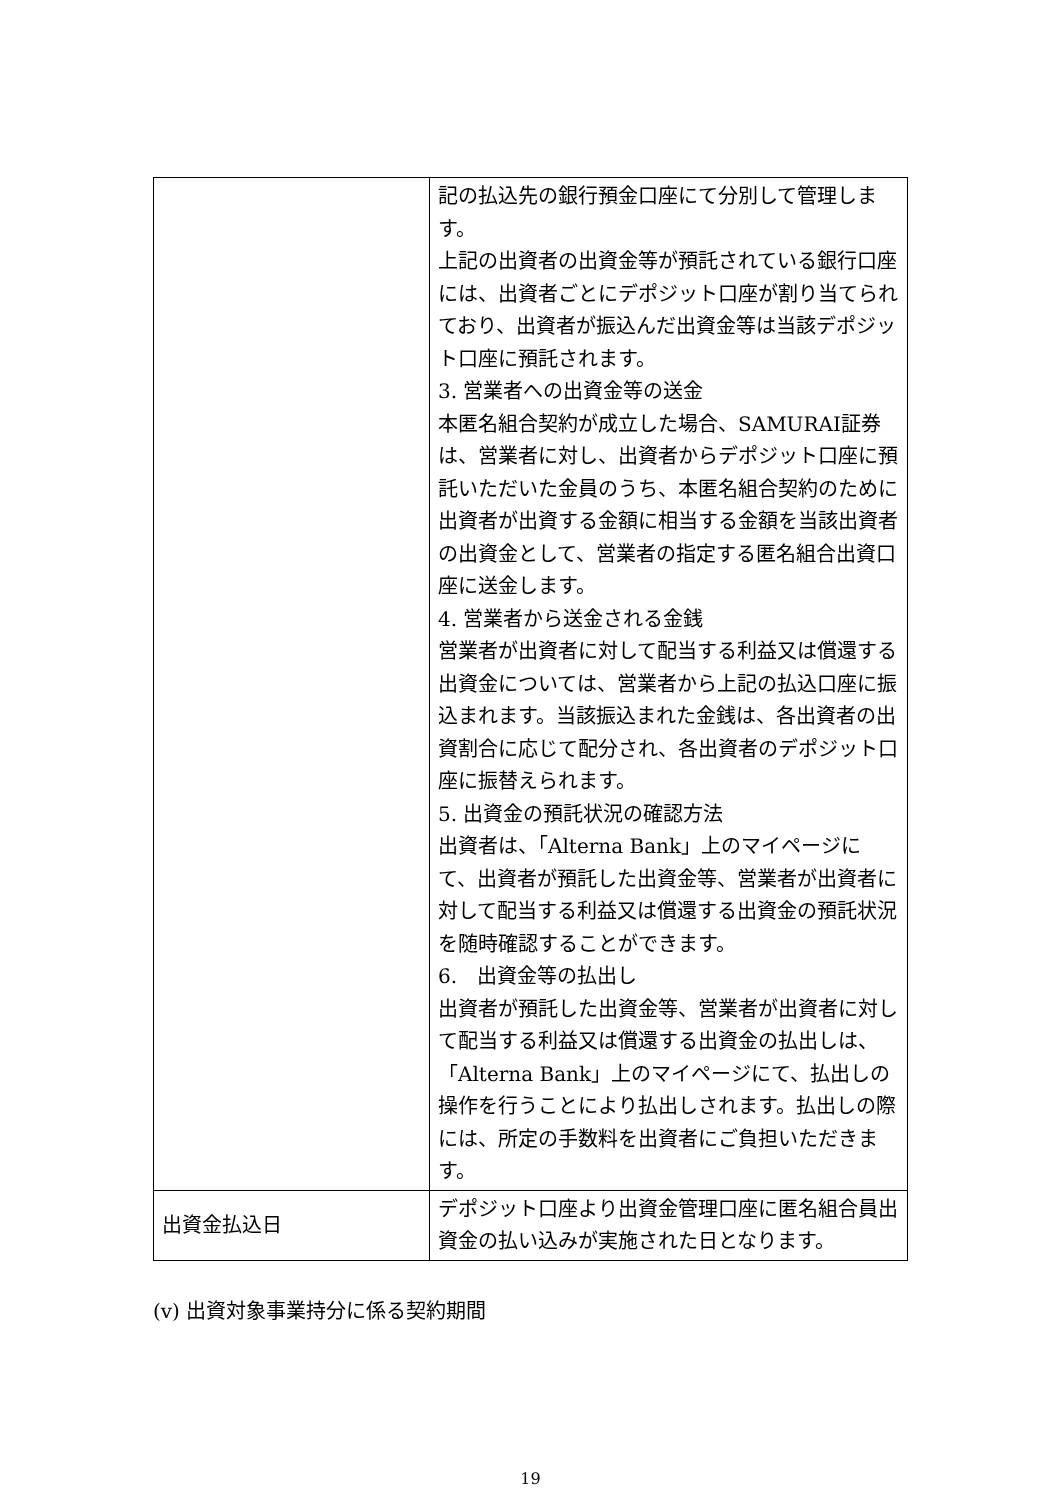| | 記の払込先の銀行預金口座にて分別して管理します。 上記の出資者の出資金等が預託されている銀行口座には、出資者ごとにデポジット口座が割り当てられており、出資者が振込んだ出資金等は当該デポジット口座に預託されます。 3. 営業者への出資金等の送金 本匿名組合契約が成立した場合、SAMURAI証券は、営業者に対し、出資者からデポジット口座に預託いただいた金員のうち、本匿名組合契約のために出資者が出資する金額に相当する金額を当該出資者の出資金として、営業者の指定する匿名組合出資口座に送金します。 4. 営業者から送金される金銭 営業者が出資者に対して配当する利益又は償還する出資金については、営業者から上記の払込口座に振込まれます。当該振込まれた金銭は、各出資者の出資割合に応じて配分され、各出資者のデポジット口座に振替えられます。 5. 出資金の預託状況の確認方法 出資者は、「Alterna Bank」上のマイページにて、出資者が預託した出資金等、営業者が出資者に対して配当する利益又は償還する出資金の預託状況を随時確認することができます。 6. 出資金等の払出し 出資者が預託した出資金等、営業者が出資者に対して配当する利益又は償還する出資金の払出しは、「Alterna Bank」上のマイページにて、払出しの操作を行うことにより払出しされます。払出しの際には、所定の手数料を出資者にご負担いただきます。 |
| 出資金払込日 | デポジット口座より出資金管理口座に匿名組合員出資金の払い込みが実施された日となります。 |
(v) 出資対象事業持分に係る契約期間
19